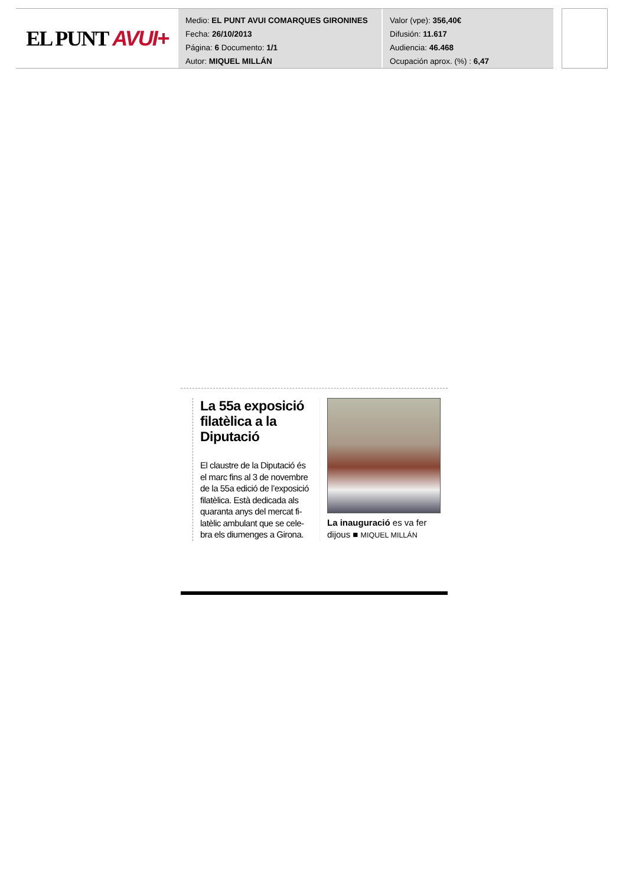EL PUNT AVUI+
Medio: EL PUNT AVUI COMARQUES GIRONINES
Fecha: 26/10/2013
Página: 6 Documento: 1/1
Autor: MIQUEL MILLÁN
Valor (vpe): 356,40€
Difusión: 11.617
Audiencia: 46.468
Ocupación aprox. (%) : 6,47
La 55a exposició filatèlica a la Diputació
El claustre de la Diputació és el marc fins al 3 de novembre de la 55a edició de l’exposició filatèlica. Està dedicada als quaranta anys del mercat fi-latèlic ambulant que se cele-bra els diumenges a Girona.
La inauguració es va fer dijous ■ MIQUEL MILLÁN